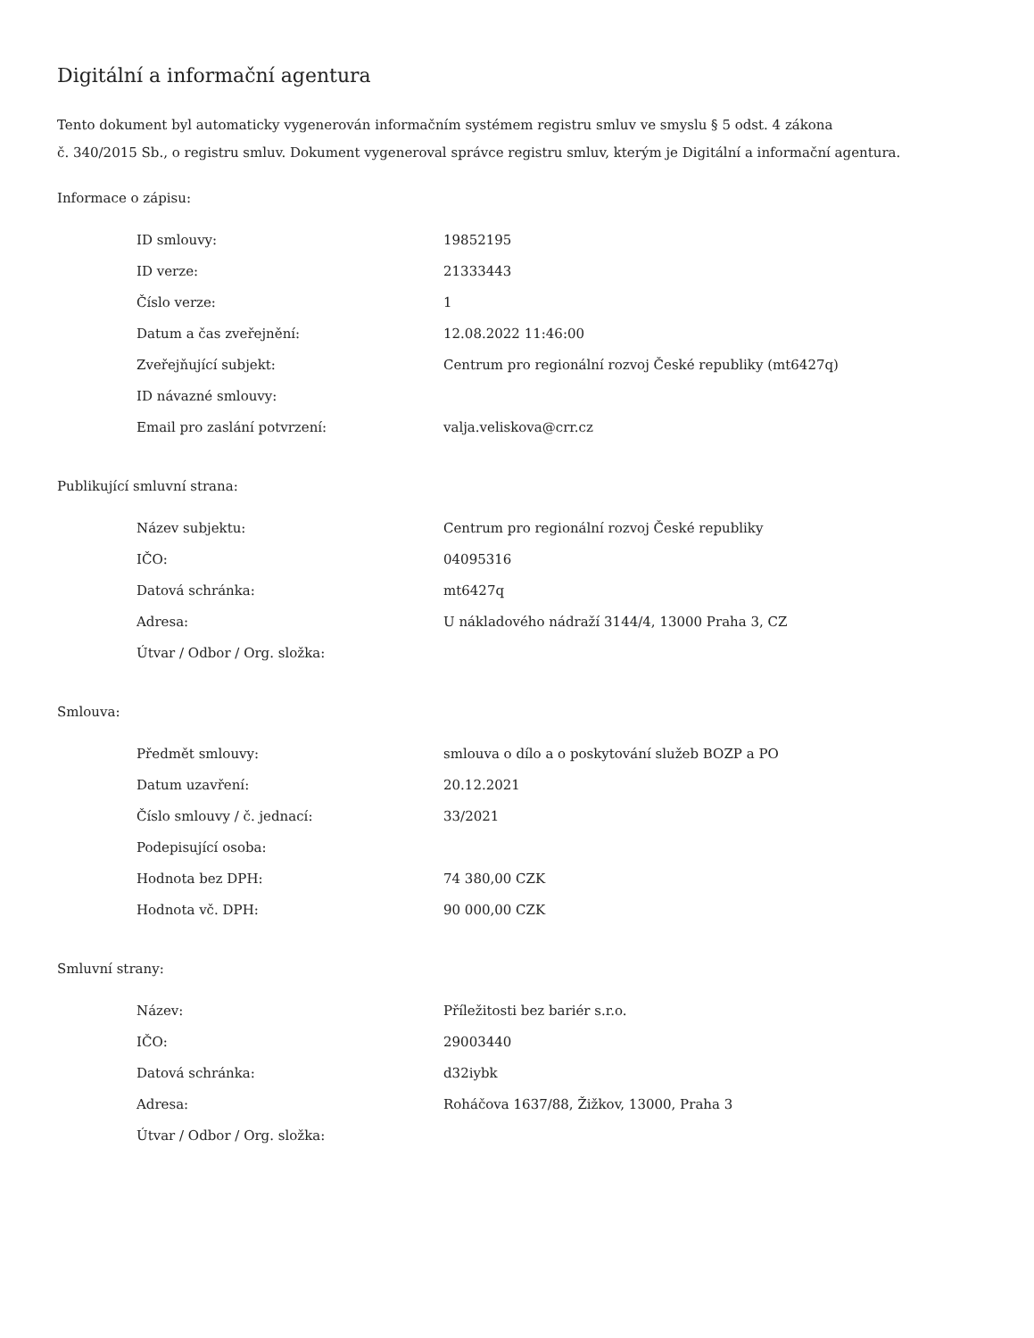Digitální a informační agentura
Tento dokument byl automaticky vygenerován informačním systémem registru smluv ve smyslu § 5 odst. 4 zákona
č. 340/2015 Sb., o registru smluv. Dokument vygeneroval správce registru smluv, kterým je Digitální a informační agentura.
Informace o zápisu:
| ID smlouvy: | 19852195 |
| ID verze: | 21333443 |
| Číslo verze: | 1 |
| Datum a čas zveřejnění: | 12.08.2022 11:46:00 |
| Zveřejňující subjekt: | Centrum pro regionální rozvoj České republiky (mt6427q) |
| ID návazné smlouvy: | |
| Email pro zaslání potvrzení: | valja.veliskova@crr.cz |
Publikující smluvní strana:
| Název subjektu: | Centrum pro regionální rozvoj České republiky |
| IČO: | 04095316 |
| Datová schránka: | mt6427q |
| Adresa: | U nákladového nádraží 3144/4, 13000 Praha 3, CZ |
| Útvar / Odbor / Org. složka: | |
Smlouva:
| Předmět smlouvy: | smlouva o dílo a o poskytování služeb BOZP a PO |
| Datum uzavření: | 20.12.2021 |
| Číslo smlouvy / č. jednací: | 33/2021 |
| Podepisující osoba: | |
| Hodnota bez DPH: | 74 380,00 CZK |
| Hodnota vč. DPH: | 90 000,00 CZK |
Smluvní strany:
| Název: | Příležitosti bez bariér s.r.o. |
| IČO: | 29003440 |
| Datová schránka: | d32iybk |
| Adresa: | Roháčova 1637/88, Žižkov, 13000, Praha 3 |
| Útvar / Odbor / Org. složka: | |